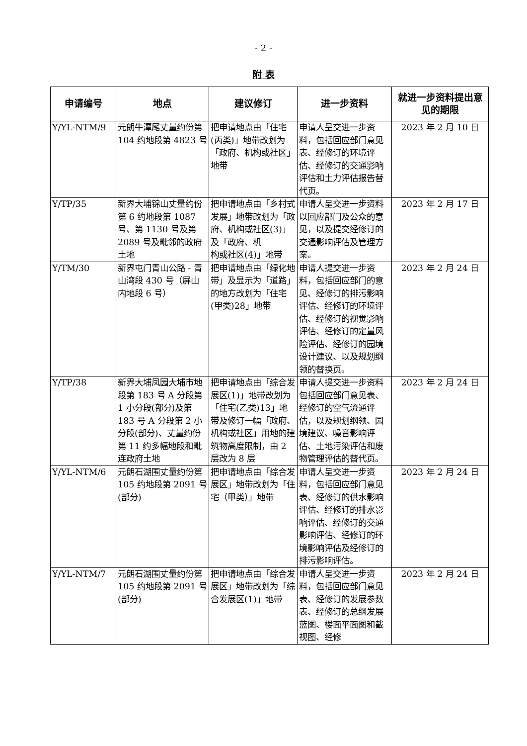- 2 -
附 表
| 申请编号 | 地点 | 建议修订 | 进一步资料 | 就进一步资料提出意见的期限 |
| --- | --- | --- | --- | --- |
| Y/YL-NTM/9 | 元朗牛潭尾丈量约份第 104 约地段第 4823 号 | 把申请地点由「住宅(丙类)」地带改划为「政府、机构或社区」地带 | 申请人呈交进一步资料，包括回应部门意见表、经修订的环境评估、经修订的交通影响评估和土力评估报告替代页。 | 2023 年 2 月 10 日 |
| Y/TP/35 | 新界大埔锦山丈量约份第 6 约地段第 1087 号、第 1130 号及第 2089 号及毗邻的政府土地 | 把申请地点由「乡村式发展」地带改划为「政府、机构或社区(3)」及「政府、机 构或社区(4)」地带 | 申请人呈交进一步资料以回应部门及公众的意见，以及提交经修订的交通影响评估及管理方案。 | 2023 年 2 月 17 日 |
| Y/TM/30 | 新界屯门青山公路 - 青山湾段 430 号（屏山内地段 6 号） | 把申请地点由「绿化地带」及显示为「道路」的地方改划为「住宅(甲类)28」地带 | 申请人提交进一步资料，包括回应部门的意见、经修订的排污影响评估、经修订的环境评估、经修订的视觉影响评估、经修订的定量风险评估、经修订的园境设计建议、以及规划纲领的替换页。 | 2023 年 2 月 24 日 |
| Y/TP/38 | 新界大埔凤园大埔市地段第 183 号 A 分段第 1 小分段(部分)及第 183 号 A 分段第 2 小分段(部分)、丈量约份第 11 约多幅地段和毗连政府土地 | 把申请地点由「综合发展区(1)」地带改划为「住宅(乙类)13」地带及修订一幅「政府、机构或社区」用地的建筑物高度限制，由 2 层改为 8 层 | 申请人提交进一步资料包括回应部门意见表、经修订的空气流通评估，以及规划纲领、园境建议、噪音影响评估、土地污染评估和废物管理评估的替代页。 | 2023 年 2 月 24 日 |
| Y/YL-NTM/6 | 元朗石湖围丈量约份第 105 约地段第 2091 号(部分) | 把申请地点由「综合发展区」地带改划为「住宅（甲类）」地带 | 申请人呈交进一步资料，包括回应部门意见表、经修订的供水影响评估、经修订的排水影响评估、经修订的交通影响评估、经修订的环境影响评估及经修订的排污影响评估。 | 2023 年 2 月 24 日 |
| Y/YL-NTM/7 | 元朗石湖围丈量约份第 105 约地段第 2091 号(部分) | 把申请地点由「综合发展区」地带改划为「综合发展区(1)」地带 | 申请人呈交进一步资料，包括回应部门意见表、经修订的发展参数表、经修订的总纲发展蓝图、楼面平面图和截视图、经修 | 2023 年 2 月 24 日 |